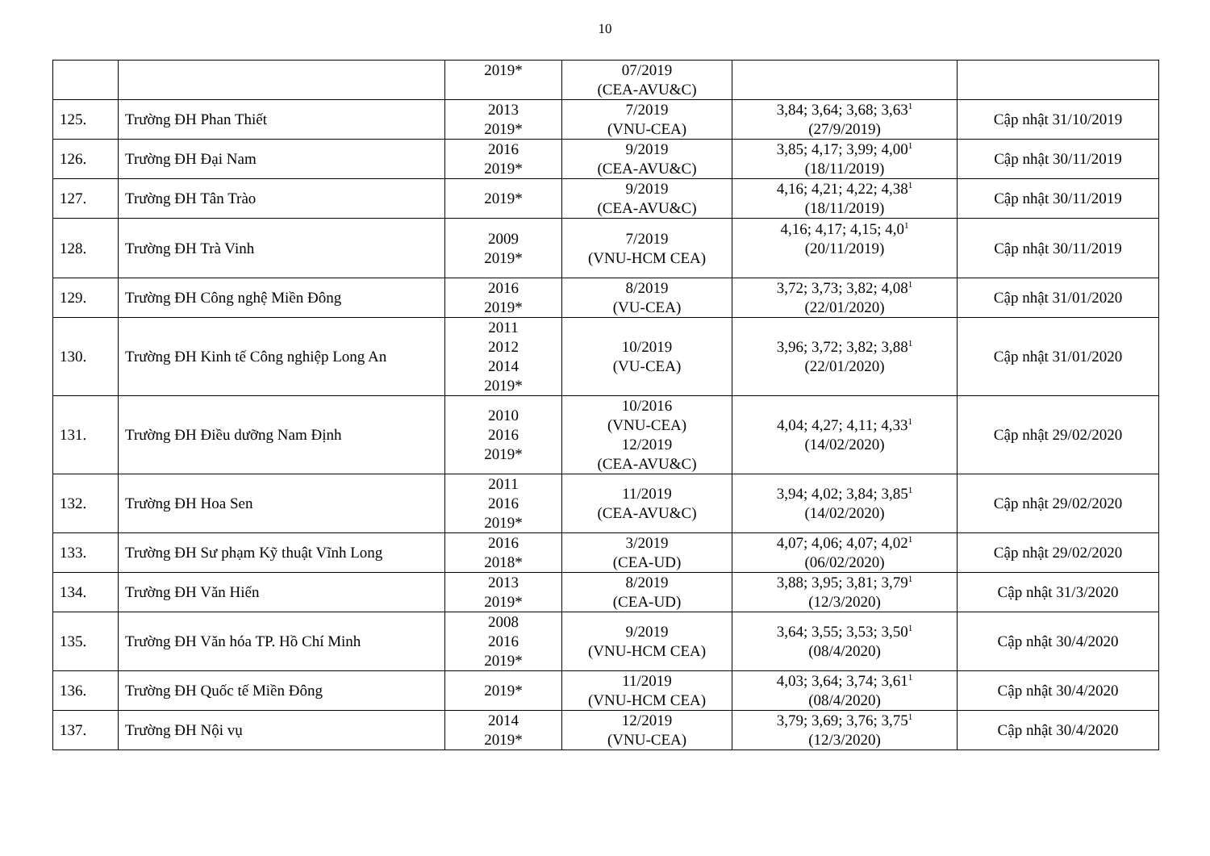10
| | | 2019* | 07/2019 (CEA-AVU&C) | | |
| 125. | Trường ĐH Phan Thiết | 2013 2019* | 7/2019 (VNU-CEA) | 3,84; 3,64; 3,68; 3,63<sup>1</sup> (27/9/2019) | Cập nhật 31/10/2019 |
| 126. | Trường ĐH Đại Nam | 2016 2019* | 9/2019 (CEA-AVU&C) | 3,85; 4,17; 3,99; 4,00<sup>1</sup> (18/11/2019) | Cập nhật 30/11/2019 |
| 127. | Trường ĐH Tân Trào | 2019* | 9/2019 (CEA-AVU&C) | 4,16; 4,21; 4,22; 4,38<sup>1</sup> (18/11/2019) | Cập nhật 30/11/2019 |
| 128. | Trường ĐH Trà Vinh | 2009 2019* | 7/2019 (VNU-HCM CEA) | 4,16; 4,17; 4,15; 4,0<sup>1</sup> (20/11/2019) | Cập nhật 30/11/2019 |
| 129. | Trường ĐH Công nghệ Miền Đông | 2016 2019* | 8/2019 (VU-CEA) | 3,72; 3,73; 3,82; 4,08<sup>1</sup> (22/01/2020) | Cập nhật 31/01/2020 |
| 130. | Trường ĐH Kinh tế Công nghiệp Long An | 2011 2012 2014 2019* | 10/2019 (VU-CEA) | 3,96; 3,72; 3,82; 3,88<sup>1</sup> (22/01/2020) | Cập nhật 31/01/2020 |
| 131. | Trường ĐH Điều dưỡng Nam Định | 2010 2016 2019* | 10/2016 (VNU-CEA) 12/2019 (CEA-AVU&C) | 4,04; 4,27; 4,11; 4,33<sup>1</sup> (14/02/2020) | Cập nhật 29/02/2020 |
| 132. | Trường ĐH Hoa Sen | 2011 2016 2019* | 11/2019 (CEA-AVU&C) | 3,94; 4,02; 3,84; 3,85<sup>1</sup> (14/02/2020) | Cập nhật 29/02/2020 |
| 133. | Trường ĐH Sư phạm Kỹ thuật Vĩnh Long | 2016 2018* | 3/2019 (CEA-UD) | 4,07; 4,06; 4,07; 4,02<sup>1</sup> (06/02/2020) | Cập nhật 29/02/2020 |
| 134. | Trường ĐH Văn Hiến | 2013 2019* | 8/2019 (CEA-UD) | 3,88; 3,95; 3,81; 3,79<sup>1</sup> (12/3/2020) | Cập nhật 31/3/2020 |
| 135. | Trường ĐH Văn hóa TP. Hồ Chí Minh | 2008 2016 2019* | 9/2019 (VNU-HCM CEA) | 3,64; 3,55; 3,53; 3,50<sup>1</sup> (08/4/2020) | Cập nhật 30/4/2020 |
| 136. | Trường ĐH Quốc tế Miền Đông | 2019* | 11/2019 (VNU-HCM CEA) | 4,03; 3,64; 3,74; 3,61<sup>1</sup> (08/4/2020) | Cập nhật 30/4/2020 |
| 137. | Trường ĐH Nội vụ | 2014 2019* | 12/2019 (VNU-CEA) | 3,79; 3,69; 3,76; 3,75<sup>1</sup> (12/3/2020) | Cập nhật 30/4/2020 |